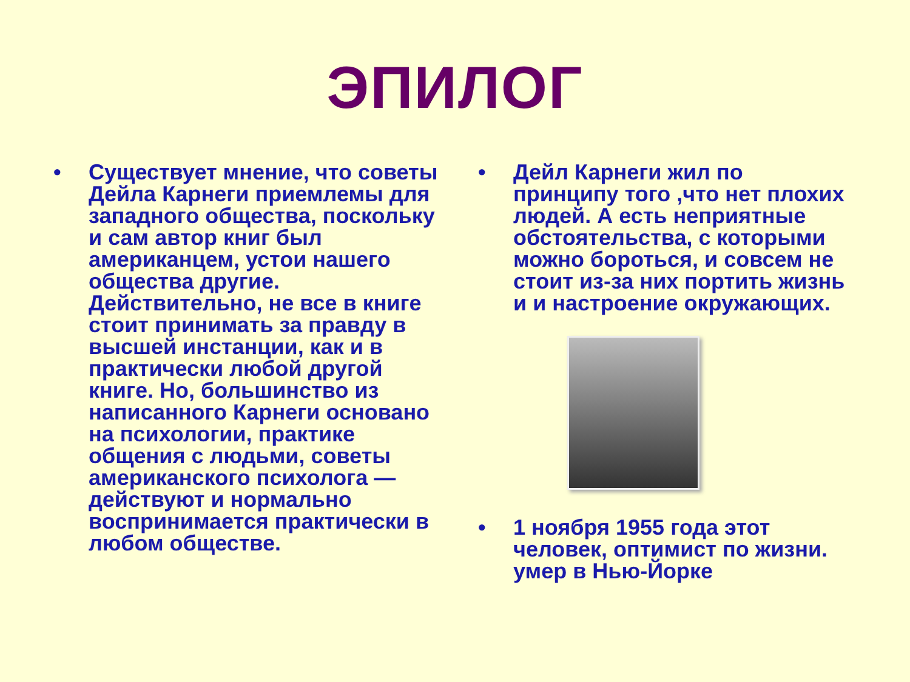ЭПИЛОГ
• Существует мнение, что советы Дейла Карнеги приемлемы для западного общества, поскольку и сам автор книг был американцем, устои нашего общества другие. Действительно, не все в книге стоит принимать за правду в высшей инстанции, как и в практически любой другой книге. Но, большинство из написанного Карнеги основано на психологии, практике общения с людьми, советы американского психолога — действуют и нормально воспринимается практически в любом обществе.
• Дейл Карнеги жил по принципу того ,что нет плохих людей. А есть неприятные обстоятельства, с которыми можно бороться, и совсем не стоит из-за них портить жизнь и и настроение окружающих.
• 1 ноября 1955 года этот человек, оптимист по жизни. умер в Нью-Йорке